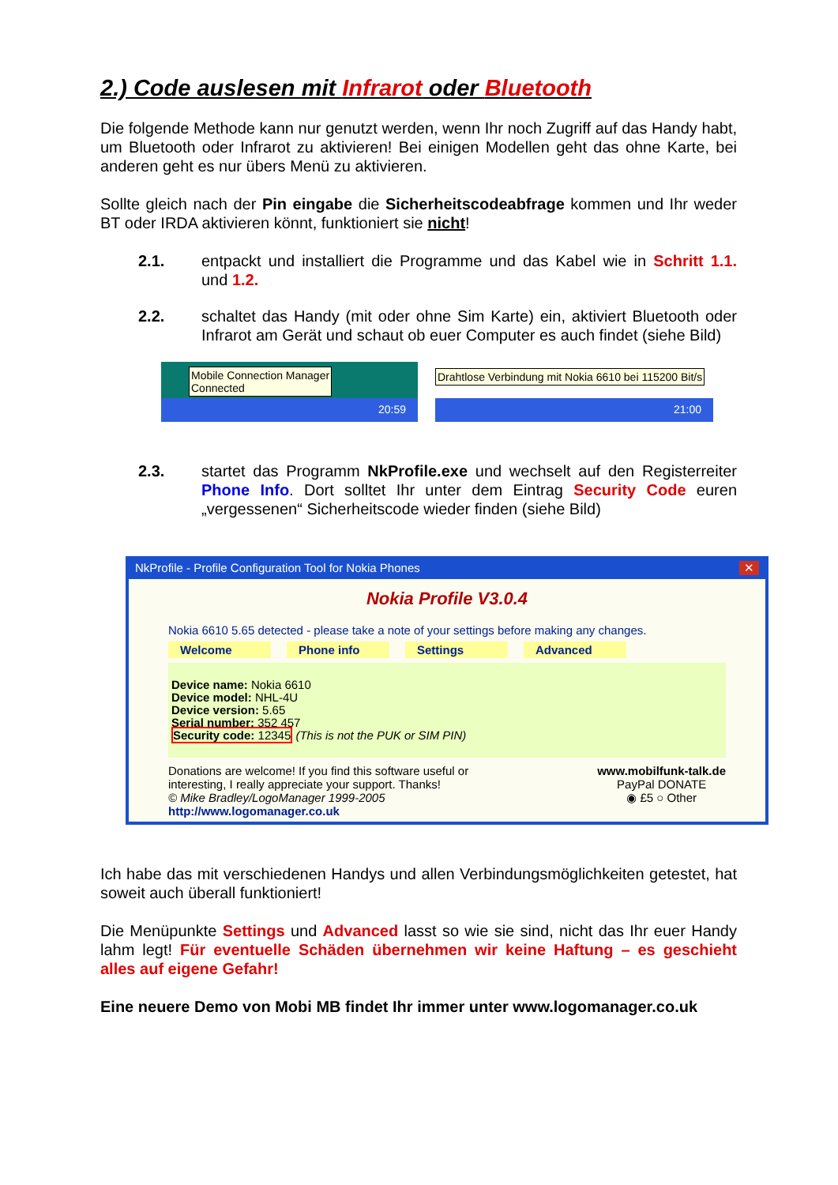2.) Code auslesen mit Infrarot oder Bluetooth
Die folgende Methode kann nur genutzt werden, wenn Ihr noch Zugriff auf das Handy habt, um Bluetooth oder Infrarot zu aktivieren! Bei einigen Modellen geht das ohne Karte, bei anderen geht es nur übers Menü zu aktivieren.
Sollte gleich nach der Pin eingabe die Sicherheitscodeabfrage kommen und Ihr weder BT oder IRDA aktivieren könnt, funktioniert sie nicht!
2.1. entpackt und installiert die Programme und das Kabel wie in Schritt 1.1. und 1.2.
2.2. schaltet das Handy (mit oder ohne Sim Karte) ein, aktiviert Bluetooth oder Infrarot am Gerät und schaut ob euer Computer es auch findet (siehe Bild)
Mobile Connection Manager
Connected
20:59
Drahtlose Verbindung mit Nokia 6610 bei 115200 Bit/s
21:00
2.3. startet das Programm NkProfile.exe und wechselt auf den Registerreiter Phone Info. Dort solltet Ihr unter dem Eintrag Security Code euren „vergessenen“ Sicherheitscode wieder finden (siehe Bild)
NkProfile - Profile Configuration Tool for Nokia Phones ✕
Nokia Profile V3.0.4
Nokia 6610 5.65 detected - please take a note of your settings before making any changes.
Welcome Phone info Settings Advanced
Device name: Nokia 6610
Device model: NHL-4U
Device version: 5.65
Serial number: 352 457
Security code: 12345 (This is not the PUK or SIM PIN)
Donations are welcome! If you find this software useful or
interesting, I really appreciate your support. Thanks!
© Mike Bradley/LogoManager 1999-2005
http://www.logomanager.co.uk
www.mobilfunk-talk.de
PayPal DONATE
◉ £5 ○ Other
Ich habe das mit verschiedenen Handys und allen Verbindungsmöglichkeiten getestet, hat soweit auch überall funktioniert!
Die Menüpunkte Settings und Advanced lasst so wie sie sind, nicht das Ihr euer Handy lahm legt! Für eventuelle Schäden übernehmen wir keine Haftung – es geschieht alles auf eigene Gefahr!
Eine neuere Demo von Mobi MB findet Ihr immer unter www.logomanager.co.uk